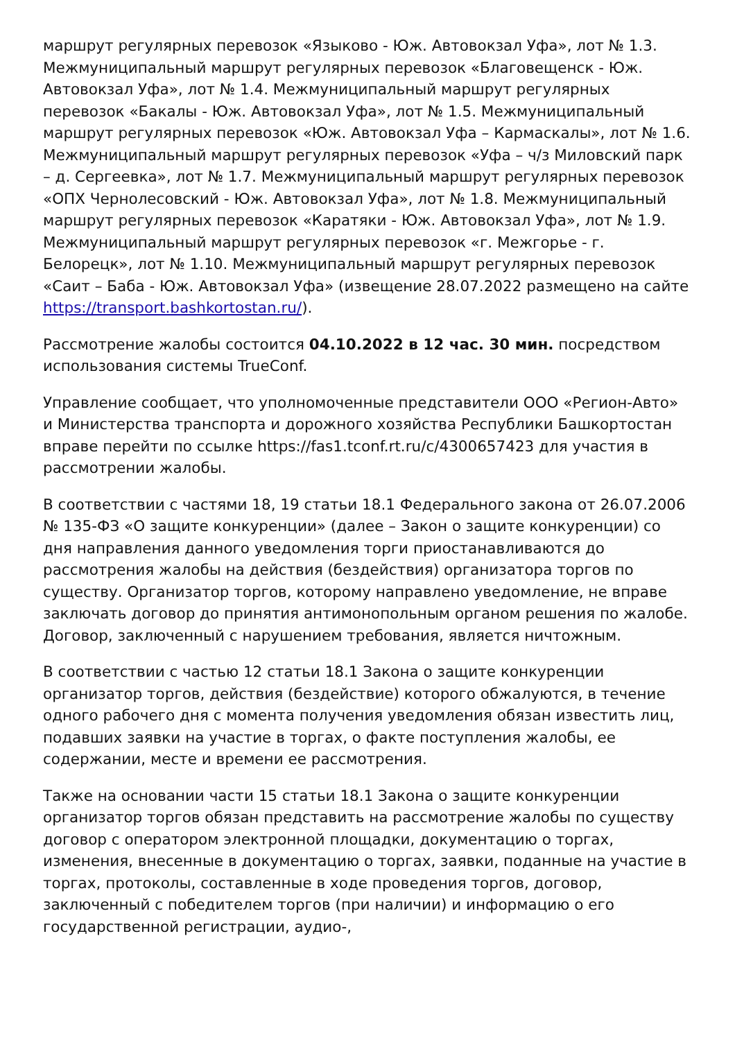маршрут регулярных перевозок «Языково - Юж. Автовокзал Уфа», лот № 1.3. Межмуниципальный маршрут регулярных перевозок «Благовещенск - Юж. Автовокзал Уфа», лот № 1.4. Межмуниципальный маршрут регулярных перевозок «Бакалы - Юж. Автовокзал Уфа», лот № 1.5. Межмуниципальный маршрут регулярных перевозок «Юж. Автовокзал Уфа – Кармаскалы», лот № 1.6. Межмуниципальный маршрут регулярных перевозок «Уфа – ч/з Миловский парк – д. Сергеевка», лот № 1.7. Межмуниципальный маршрут регулярных перевозок «ОПХ Чернолесовский - Юж. Автовокзал Уфа», лот № 1.8. Межмуниципальный маршрут регулярных перевозок «Каратяки - Юж. Автовокзал Уфа», лот № 1.9. Межмуниципальный маршрут регулярных перевозок «г. Межгорье - г. Белорецк», лот № 1.10. Межмуниципальный маршрут регулярных перевозок «Саит – Баба - Юж. Автовокзал Уфа» (извещение 28.07.2022 размещено на сайте https://transport.bashkortostan.ru/).
Рассмотрение жалобы состоится 04.10.2022 в 12 час. 30 мин. посредством использования системы TrueConf.
Управление сообщает, что уполномоченные представители ООО «Регион-Авто» и Министерства транспорта и дорожного хозяйства Республики Башкортостан вправе перейти по ссылке https://fas1.tconf.rt.ru/c/4300657423 для участия в рассмотрении жалобы.
В соответствии с частями 18, 19 статьи 18.1 Федерального закона от 26.07.2006 № 135-ФЗ «О защите конкуренции» (далее – Закон о защите конкуренции) со дня направления данного уведомления торги приостанавливаются до рассмотрения жалобы на действия (бездействия) организатора торгов по существу. Организатор торгов, которому направлено уведомление, не вправе заключать договор до принятия антимонопольным органом решения по жалобе. Договор, заключенный с нарушением требования, является ничтожным.
В соответствии с частью 12 статьи 18.1 Закона о защите конкуренции организатор торгов, действия (бездействие) которого обжалуются, в течение одного рабочего дня с момента получения уведомления обязан известить лиц, подавших заявки на участие в торгах, о факте поступления жалобы, ее содержании, месте и времени ее рассмотрения.
Также на основании части 15 статьи 18.1 Закона о защите конкуренции организатор торгов обязан представить на рассмотрение жалобы по существу договор с оператором электронной площадки, документацию о торгах, изменения, внесенные в документацию о торгах, заявки, поданные на участие в торгах, протоколы, составленные в ходе проведения торгов, договор, заключенный с победителем торгов (при наличии) и информацию о его государственной регистрации, аудио-,